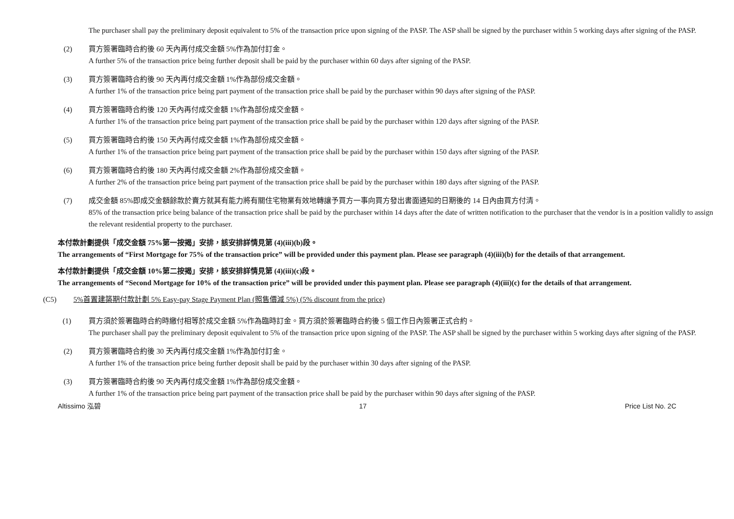The purchaser shall pay the preliminary deposit equivalent to 5% of the transaction price upon signing of the PASP. The ASP shall be signed by the purchaser within 5 working days after signing of the PASP.
(2) 買方簽署臨時合約後 60 天內再付成交金額 5%作為加付訂金。
A further 5% of the transaction price being further deposit shall be paid by the purchaser within 60 days after signing of the PASP.
(3) 買方簽署臨時合約後 90 天內再付成交金額 1%作為部份成交金額。
A further 1% of the transaction price being part payment of the transaction price shall be paid by the purchaser within 90 days after signing of the PASP.
(4) 買方簽署臨時合約後 120 天內再付成交金額 1%作為部份成交金額。
A further 1% of the transaction price being part payment of the transaction price shall be paid by the purchaser within 120 days after signing of the PASP.
(5) 買方簽署臨時合約後 150 天內再付成交金額 1%作為部份成交金額。
A further 1% of the transaction price being part payment of the transaction price shall be paid by the purchaser within 150 days after signing of the PASP.
(6) 買方簽署臨時合約後 180 天內再付成交金額 2%作為部份成交金額。
A further 2% of the transaction price being part payment of the transaction price shall be paid by the purchaser within 180 days after signing of the PASP.
(7) 成交金額 85%即成交金額餘款於賣方就其有能力將有關住宅物業有效地轉讓予買方一事向買方發出書面通知的日期後的 14 日內由買方付清。
85% of the transaction price being balance of the transaction price shall be paid by the purchaser within 14 days after the date of written notification to the purchaser that the vendor is in a position validly to assign the relevant residential property to the purchaser.
本付款計劃提供「成交金額 75%第一按揭」安排，該安排詳情見第 (4)(iii)(b)段。
The arrangements of “First Mortgage for 75% of the transaction price” will be provided under this payment plan. Please see paragraph (4)(iii)(b) for the details of that arrangement.
本付款計劃提供「成交金額 10%第二按揭」安排，該安排詳情見第 (4)(iii)(c)段。
The arrangements of “Second Mortgage for 10% of the transaction price” will be provided under this payment plan. Please see paragraph (4)(iii)(c) for the details of that arrangement.
(C5) 5%首置建築期付款計劃 5% Easy-pay Stage Payment Plan (照售價減 5%) (5% discount from the price)
(1) 買方須於簽署臨時合約時繳付相等於成交金額 5%作為臨時訂金。買方須於簽署臨時合約後 5 個工作日內簽署正式合約。
The purchaser shall pay the preliminary deposit equivalent to 5% of the transaction price upon signing of the PASP. The ASP shall be signed by the purchaser within 5 working days after signing of the PASP.
(2) 買方簽署臨時合約後 30 天內再付成交金額 1%作為加付訂金。
A further 1% of the transaction price being further deposit shall be paid by the purchaser within 30 days after signing of the PASP.
(3) 買方簽署臨時合約後 90 天內再付成交金額 1%作為部份成交金額。
A further 1% of the transaction price being part payment of the transaction price shall be paid by the purchaser within 90 days after signing of the PASP.
Altissimo 泓碧 17 Price List No. 2C